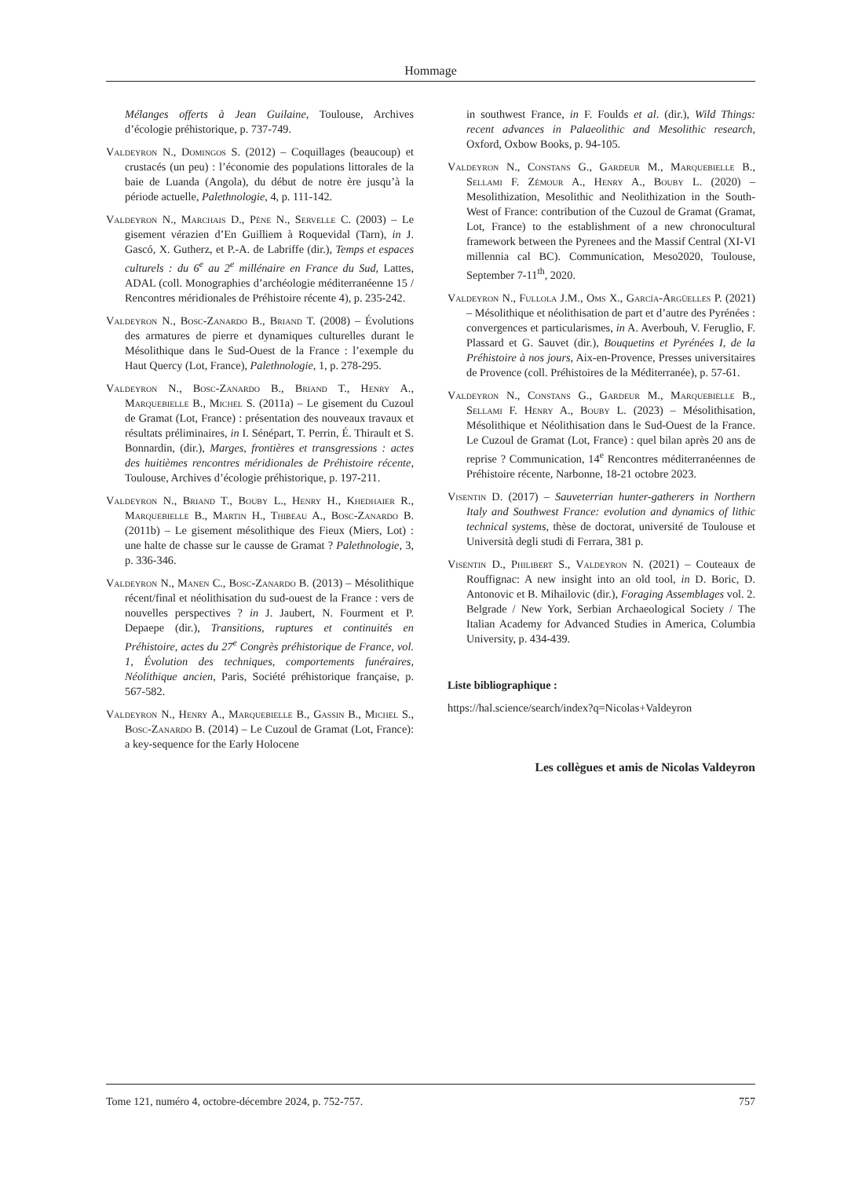Hommage
Mélanges offerts à Jean Guilaine, Toulouse, Archives d’écologie préhistorique, p. 737-749.
Valdeyron N., Domingos S. (2012) – Coquillages (beaucoup) et crustacés (un peu) : l’économie des populations littorales de la baie de Luanda (Angola), du début de notre ère jusqu’à la période actuelle, Palethnologie, 4, p. 111-142.
Valdeyron N., Marchais D., Pène N., Servelle C. (2003) – Le gisement vérazien d’En Guilliem à Roquevidal (Tarn), in J. Gascó, X. Gutherz, et P.-A. de Labriffe (dir.), Temps et espaces culturels : du 6<sup>e</sup> au 2<sup>e</sup> millénaire en France du Sud, Lattes, ADAL (coll. Monographies d’archéologie méditerranéenne 15 / Rencontres méridionales de Préhistoire récente 4), p. 235-242.
Valdeyron N., Bosc-Zanardo B., Briand T. (2008) – Évolutions des armatures de pierre et dynamiques culturelles durant le Mésolithique dans le Sud-Ouest de la France : l’exemple du Haut Quercy (Lot, France), Palethnologie, 1, p. 278-295.
Valdeyron N., Bosc-Zanardo B., Briand T., Henry A., Marquebielle B., Michel S. (2011a) – Le gisement du Cuzoul de Gramat (Lot, France) : présentation des nouveaux travaux et résultats préliminaires, in I. Sénépart, T. Perrin, É. Thirault et S. Bonnardin, (dir.), Marges, frontières et transgressions : actes des huitièmes rencontres méridionales de Préhistoire récente, Toulouse, Archives d’écologie préhistorique, p. 197-211.
Valdeyron N., Briand T., Bouby L., Henry H., Khedhaier R., Marquebielle B., Martin H., Thibeau A., Bosc-Zanardo B. (2011b) – Le gisement mésolithique des Fieux (Miers, Lot) : une halte de chasse sur le causse de Gramat ? Palethnologie, 3, p. 336-346.
Valdeyron N., Manen C., Bosc-Zanardo B. (2013) – Mésolithique récent/final et néolithisation du sud-ouest de la France : vers de nouvelles perspectives ? in J. Jaubert, N. Fourment et P. Depaepe (dir.), Transitions, ruptures et continuités en Préhistoire, actes du 27<sup>e</sup> Congrès préhistorique de France, vol. 1, Évolution des techniques, comportements funéraires, Néolithique ancien, Paris, Société préhistorique française, p. 567-582.
Valdeyron N., Henry A., Marquebielle B., Gassin B., Michel S., Bosc-Zanardo B. (2014) – Le Cuzoul de Gramat (Lot, France): a key-sequence for the Early Holocene
in southwest France, in F. Foulds et al. (dir.), Wild Things: recent advances in Palaeolithic and Mesolithic research, Oxford, Oxbow Books, p. 94-105.
Valdeyron N., Constans G., Gardeur M., Marquebielle B., Sellami F. Zémour A., Henry A., Bouby L. (2020) – Mesolithization, Mesolithic and Neolithization in the South-West of France: contribution of the Cuzoul de Gramat (Gramat, Lot, France) to the establishment of a new chronocultural framework between the Pyrenees and the Massif Central (XI-VI millennia cal BC). Communication, Meso2020, Toulouse, September 7-11<sup>th</sup>, 2020.
Valdeyron N., Fullola J.M., Oms X., García-Argüelles P. (2021) – Mésolithique et néolithisation de part et d’autre des Pyrénées : convergences et particularismes, in A. Averbouh, V. Feruglio, F. Plassard et G. Sauvet (dir.), Bouquetins et Pyrénées I, de la Préhistoire à nos jours, Aix-en-Provence, Presses universitaires de Provence (coll. Préhistoires de la Méditerranée), p. 57-61.
Valdeyron N., Constans G., Gardeur M., Marquebielle B., Sellami F. Henry A., Bouby L. (2023) – Mésolithisation, Mésolithique et Néolithisation dans le Sud-Ouest de la France. Le Cuzoul de Gramat (Lot, France) : quel bilan après 20 ans de reprise ? Communication, 14<sup>e</sup> Rencontres méditerranéennes de Préhistoire récente, Narbonne, 18-21 octobre 2023.
Visentin D. (2017) – Sauveterrian hunter-gatherers in Northern Italy and Southwest France: evolution and dynamics of lithic technical systems, thèse de doctorat, université de Toulouse et Università degli studi di Ferrara, 381 p.
Visentin D., Philibert S., Valdeyron N. (2021) – Couteaux de Rouffignac: A new insight into an old tool, in D. Boric, D. Antonovic et B. Mihailovic (dir.), Foraging Assemblages vol. 2. Belgrade / New York, Serbian Archaeological Society / The Italian Academy for Advanced Studies in America, Columbia University, p. 434-439.
Liste bibliographique :
https://hal.science/search/index?q=Nicolas+Valdeyron
Les collègues et amis de Nicolas Valdeyron
Tome 121, numéro 4, octobre-décembre 2024, p. 752-757. 757